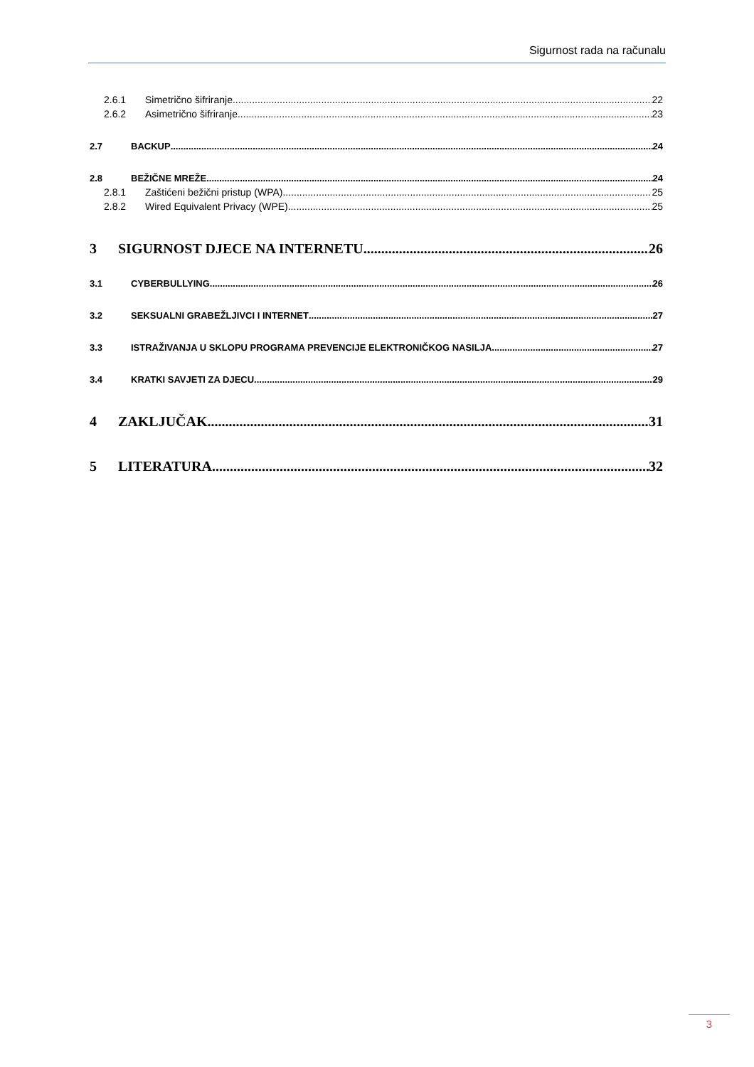Sigurnost rada na računalu
2.6.1 Simetrično šifriranje 22
2.6.2 Asimetrično šifriranje 23
2.7 BACKUP 24
2.8 BEŽIČNE MREŽE 24
2.8.1 Zaštićeni bežični pristup (WPA) 25
2.8.2 Wired Equivalent Privacy (WPE) 25
3 SIGURNOST DJECE NA INTERNETU 26
3.1 CYBERBULLYING 26
3.2 SEKSUALNI GRABEŽLJIVCI I INTERNET 27
3.3 ISTRAŽIVANJA U SKLOPU PROGRAMA PREVENCIJE ELEKTRONIČKOG NASILJA 27
3.4 KRATKI SAVJETI ZA DJECU 29
4 ZAKLJUČAK 31
5 LITERATURA 32
3